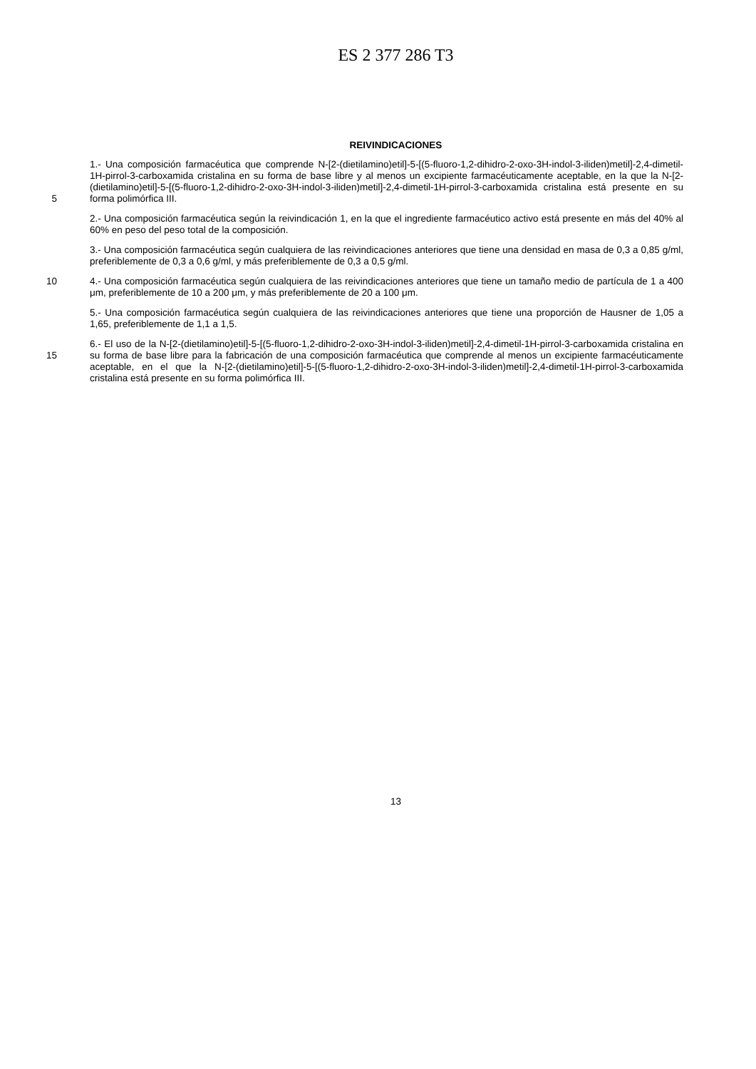ES 2 377 286 T3
REIVINDICACIONES
5 1.- Una composición farmacéutica que comprende N-[2-(dietilamino)etil]-5-[(5-fluoro-1,2-dihidro-2-oxo-3H-indol-3-iliden)metil]-2,4-dimetil-1H-pirrol-3-carboxamida cristalina en su forma de base libre y al menos un excipiente farmacéuticamente aceptable, en la que la N-[2-(dietilamino)etil]-5-[(5-fluoro-1,2-dihidro-2-oxo-3H-indol-3-iliden)metil]-2,4-dimetil-1H-pirrol-3-carboxamida cristalina está presente en su forma polimórfica III.
2.- Una composición farmacéutica según la reivindicación 1, en la que el ingrediente farmacéutico activo está presente en más del 40% al 60% en peso del peso total de la composición.
3.- Una composición farmacéutica según cualquiera de las reivindicaciones anteriores que tiene una densidad en masa de 0,3 a 0,85 g/ml, preferiblemente de 0,3 a 0,6 g/ml, y más preferiblemente de 0,3 a 0,5 g/ml.
10 4.- Una composición farmacéutica según cualquiera de las reivindicaciones anteriores que tiene un tamaño medio de partícula de 1 a 400 μm, preferiblemente de 10 a 200 μm, y más preferiblemente de 20 a 100 μm.
5.- Una composición farmacéutica según cualquiera de las reivindicaciones anteriores que tiene una proporción de Hausner de 1,05 a 1,65, preferiblemente de 1,1 a 1,5.
15 6.- El uso de la N-[2-(dietilamino)etil]-5-[(5-fluoro-1,2-dihidro-2-oxo-3H-indol-3-iliden)metil]-2,4-dimetil-1H-pirrol-3-carboxamida cristalina en su forma de base libre para la fabricación de una composición farmacéutica que comprende al menos un excipiente farmacéuticamente aceptable, en el que la N-[2-(dietilamino)etil]-5-[(5-fluoro-1,2-dihidro-2-oxo-3H-indol-3-iliden)metil]-2,4-dimetil-1H-pirrol-3-carboxamida cristalina está presente en su forma polimórfica III.
13